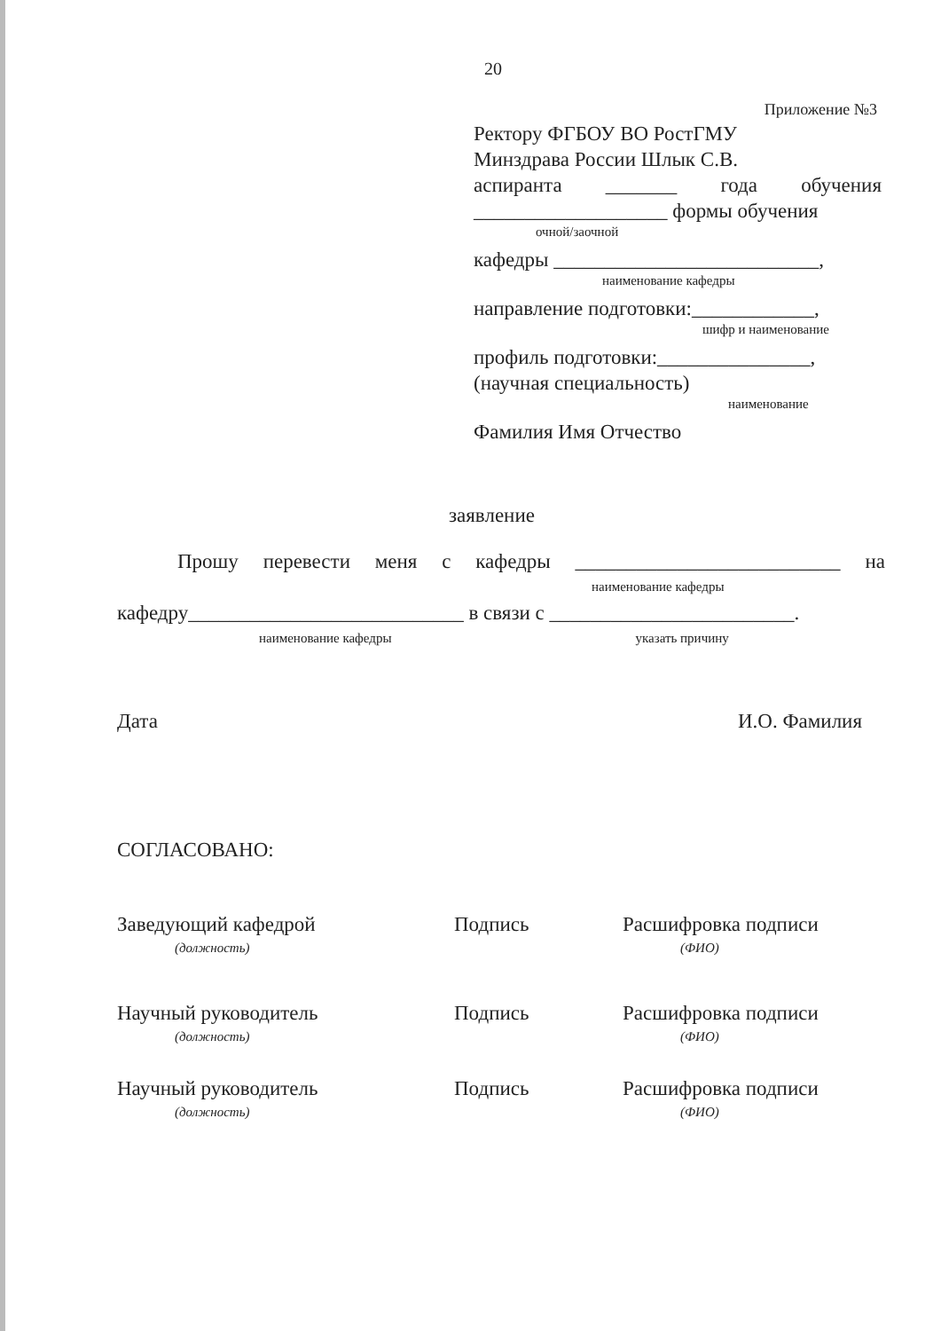20
Приложение №3
Ректору ФГБОУ ВО РостГМУ
Минздрава России Шлык С.В.
аспиранта _______ года обучения
___________________ формы обучения
очной/заочной
кафедры __________________________,
наименование кафедры
направление подготовки:____________,
шифр и наименование
профиль подготовки:_______________,
(научная специальность)
наименование
Фамилия Имя Отчество
заявление
Прошу перевести меня с кафедры __________________________ на
наименование кафедры
кафедру___________________________ в связи с ________________________.
наименование кафедры указать причину
Дата И.О. Фамилия
СОГЛАСОВАНО:
Заведующий кафедрой
(должность)
Подпись Расшифровка подписи
(ФИО)
Научный руководитель
(должность)
Подпись Расшифровка подписи
(ФИО)
Научный руководитель
(должность)
Подпись Расшифровка подписи
(ФИО)